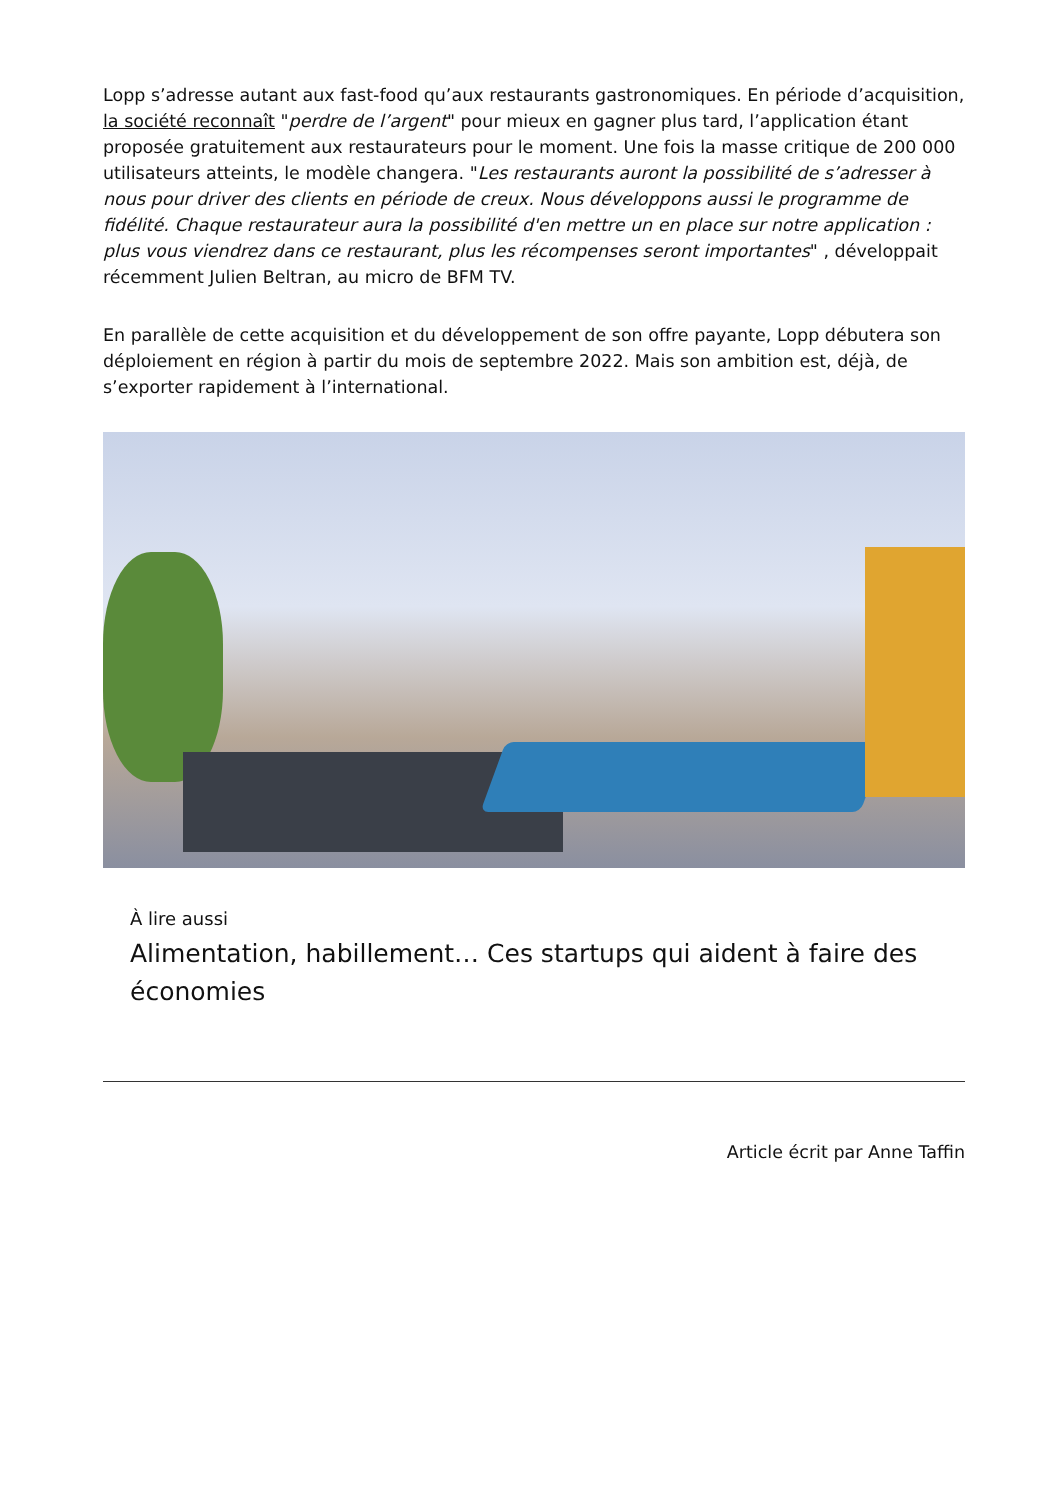Lopp s’adresse autant aux fast-food qu’aux restaurants gastronomiques. En période d’acquisition, la société reconnaît "perdre de l’argent" pour mieux en gagner plus tard, l’application étant proposée gratuitement aux restaurateurs pour le moment. Une fois la masse critique de 200 000 utilisateurs atteints, le modèle changera. "Les restaurants auront la possibilité de s’adresser à nous pour driver des clients en période de creux. Nous développons aussi le programme de fidélité. Chaque restaurateur aura la possibilité d'en mettre un en place sur notre application : plus vous viendrez dans ce restaurant, plus les récompenses seront importantes" , développait récemment Julien Beltran, au micro de BFM TV.
En parallèle de cette acquisition et du développement de son offre payante, Lopp débutera son déploiement en région à partir du mois de septembre 2022. Mais son ambition est, déjà, de s’exporter rapidement à l’international.
À lire aussi
Alimentation, habillement… Ces startups qui aident à faire des économies
Article écrit par Anne Taffin